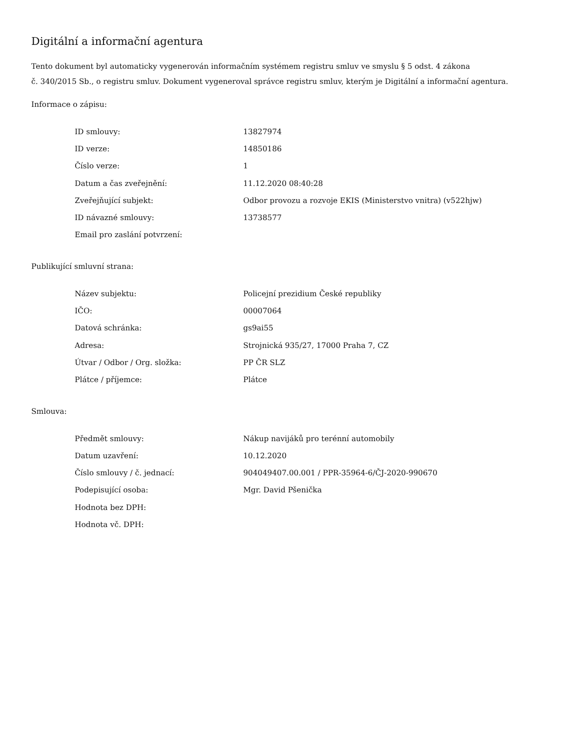Digitální a informační agentura
Tento dokument byl automaticky vygenerován informačním systémem registru smluv ve smyslu § 5 odst. 4 zákona
č. 340/2015 Sb., o registru smluv. Dokument vygeneroval správce registru smluv, kterým je Digitální a informační agentura.
Informace o zápisu:
| ID smlouvy: | 13827974 |
| ID verze: | 14850186 |
| Číslo verze: | 1 |
| Datum a čas zveřejnění: | 11.12.2020 08:40:28 |
| Zveřejňující subjekt: | Odbor provozu a rozvoje EKIS (Ministerstvo vnitra) (v522hjw) |
| ID návazné smlouvy: | 13738577 |
| Email pro zaslání potvrzení: | |
Publikující smluvní strana:
| Název subjektu: | Policejní prezidium České republiky |
| IČO: | 00007064 |
| Datová schránka: | gs9ai55 |
| Adresa: | Strojnická 935/27, 17000 Praha 7, CZ |
| Útvar / Odbor / Org. složka: | PP ČR SLZ |
| Plátce / příjemce: | Plátce |
Smlouva:
| Předmět smlouvy: | Nákup navijáků pro terénní automobily |
| Datum uzavření: | 10.12.2020 |
| Číslo smlouvy / č. jednací: | 904049407.00.001 / PPR-35964-6/ČJ-2020-990670 |
| Podepisující osoba: | Mgr. David Pšenička |
| Hodnota bez DPH: | |
| Hodnota vč. DPH: | |